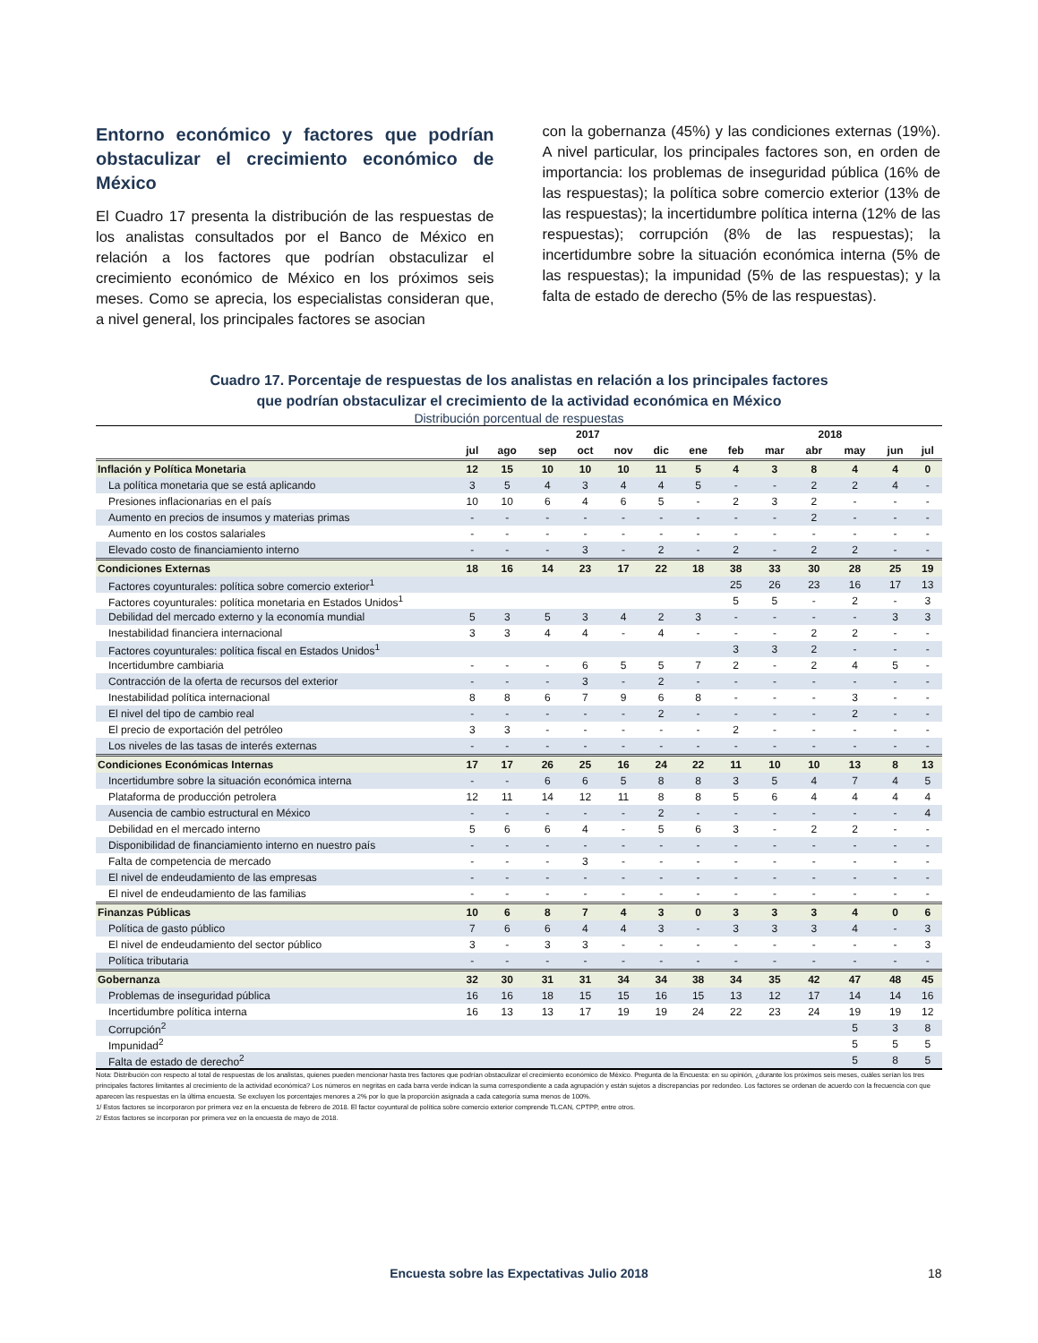Entorno económico y factores que podrían obstaculizar el crecimiento económico de México
El Cuadro 17 presenta la distribución de las respuestas de los analistas consultados por el Banco de México en relación a los factores que podrían obstaculizar el crecimiento económico de México en los próximos seis meses. Como se aprecia, los especialistas consideran que, a nivel general, los principales factores se asocian
con la gobernanza (45%) y las condiciones externas (19%). A nivel particular, los principales factores son, en orden de importancia: los problemas de inseguridad pública (16% de las respuestas); la política sobre comercio exterior (13% de las respuestas); la incertidumbre política interna (12% de las respuestas); corrupción (8% de las respuestas); la incertidumbre sobre la situación económica interna (5% de las respuestas); la impunidad (5% de las respuestas); y la falta de estado de derecho (5% de las respuestas).
Cuadro 17. Porcentaje de respuestas de los analistas en relación a los principales factores
que podrían obstaculizar el crecimiento de la actividad económica en México
Distribución porcentual de respuestas
| | 2017 | | | | | | | 2018 | | | | | |
| --- | --- | --- | --- | --- | --- | --- | --- | --- | --- | --- | --- | --- | --- |
| | jul | ago | sep | oct | nov | dic | ene | feb | mar | abr | may | jun | jul |
| Inflación y Política Monetaria | 12 | 15 | 10 | 10 | 10 | 11 | 5 | 4 | 3 | 8 | 4 | 4 | 0 |
| La política monetaria que se está aplicando | 3 | 5 | 4 | 3 | 4 | 4 | 5 | - | - | 2 | 2 | 4 | - |
| Presiones inflacionarias en el país | 10 | 10 | 6 | 4 | 6 | 5 | - | 2 | 3 | 2 | - | - | - |
| Aumento en precios de insumos y materias primas | - | - | - | - | - | - | - | - | - | 2 | - | - | - |
| Aumento en los costos salariales | - | - | - | - | - | - | - | - | - | - | - | - | - |
| Elevado costo de financiamiento interno | - | - | - | 3 | - | 2 | - | 2 | - | 2 | 2 | - | - |
| Condiciones Externas | 18 | 16 | 14 | 23 | 17 | 22 | 18 | 38 | 33 | 30 | 28 | 25 | 19 |
| Factores coyunturales: política sobre comercio exterior<sup>1</sup> | | | | | | | | 25 | 26 | 23 | 16 | 17 | 13 |
| Factores coyunturales: política monetaria en Estados Unidos<sup>1</sup> | | | | | | | | 5 | 5 | - | 2 | - | 3 |
| Debilidad del mercado externo y la economía mundial | 5 | 3 | 5 | 3 | 4 | 2 | 3 | - | - | - | - | 3 | 3 |
| Inestabilidad financiera internacional | 3 | 3 | 4 | 4 | - | 4 | - | - | - | 2 | 2 | - | - |
| Factores coyunturales: política fiscal en Estados Unidos<sup>1</sup> | | | | | | | | 3 | 3 | 2 | - | - | - |
| Incertidumbre cambiaria | - | - | - | 6 | 5 | 5 | 7 | 2 | - | 2 | 4 | 5 | - |
| Contracción de la oferta de recursos del exterior | - | - | - | 3 | - | 2 | - | - | - | - | - | - | - |
| Inestabilidad política internacional | 8 | 8 | 6 | 7 | 9 | 6 | 8 | - | - | - | 3 | - | - |
| El nivel del tipo de cambio real | - | - | - | - | - | 2 | - | - | - | - | 2 | - | - |
| El precio de exportación del petróleo | 3 | 3 | - | - | - | - | - | 2 | - | - | - | - | - |
| Los niveles de las tasas de interés externas | - | - | - | - | - | - | - | - | - | - | - | - | - |
| Condiciones Económicas Internas | 17 | 17 | 26 | 25 | 16 | 24 | 22 | 11 | 10 | 10 | 13 | 8 | 13 |
| Incertidumbre sobre la situación económica interna | - | - | 6 | 6 | 5 | 8 | 8 | 3 | 5 | 4 | 7 | 4 | 5 |
| Plataforma de producción petrolera | 12 | 11 | 14 | 12 | 11 | 8 | 8 | 5 | 6 | 4 | 4 | 4 | 4 |
| Ausencia de cambio estructural en México | - | - | - | - | - | 2 | - | - | - | - | - | - | 4 |
| Debilidad en el mercado interno | 5 | 6 | 6 | 4 | - | 5 | 6 | 3 | - | 2 | 2 | - | - |
| Disponibilidad de financiamiento interno en nuestro país | - | - | - | - | - | - | - | - | - | - | - | - | - |
| Falta de competencia de mercado | - | - | - | 3 | - | - | - | - | - | - | - | - | - |
| El nivel de endeudamiento de las empresas | - | - | - | - | - | - | - | - | - | - | - | - | - |
| El nivel de endeudamiento de las familias | - | - | - | - | - | - | - | - | - | - | - | - | - |
| Finanzas Públicas | 10 | 6 | 8 | 7 | 4 | 3 | 0 | 3 | 3 | 3 | 4 | 0 | 6 |
| Política de gasto público | 7 | 6 | 6 | 4 | 4 | 3 | - | 3 | 3 | 3 | 4 | - | 3 |
| El nivel de endeudamiento del sector público | 3 | - | 3 | 3 | - | - | - | - | - | - | - | - | 3 |
| Política tributaria | - | - | - | - | - | - | - | - | - | - | - | - | - |
| Gobernanza | 32 | 30 | 31 | 31 | 34 | 34 | 38 | 34 | 35 | 42 | 47 | 48 | 45 |
| Problemas de inseguridad pública | 16 | 16 | 18 | 15 | 15 | 16 | 15 | 13 | 12 | 17 | 14 | 14 | 16 |
| Incertidumbre política interna | 16 | 13 | 13 | 17 | 19 | 19 | 24 | 22 | 23 | 24 | 19 | 19 | 12 |
| Corrupción<sup>2</sup> | | | | | | | | | | | 5 | 3 | 8 |
| Impunidad<sup>2</sup> | | | | | | | | | | | 5 | 5 | 5 |
| Falta de estado de derecho<sup>2</sup> | | | | | | | | | | | 5 | 8 | 5 |
Nota: Distribución con respecto al total de respuestas de los analistas, quienes pueden mencionar hasta tres factores que podrían obstaculizar el crecimiento económico de México. Pregunta de la Encuesta: en su opinión, ¿durante los próximos seis meses, cuáles serían los tres principales factores limitantes al crecimiento de la actividad económica? Los números en negritas en cada barra verde indican la suma correspondiente a cada agrupación y están sujetos a discrepancias por redondeo. Los factores se ordenan de acuerdo con la frecuencia con que aparecen las respuestas en la última encuesta. Se excluyen los porcentajes menores a 2% por lo que la proporción asignada a cada categoría suma menos de 100%.
1/ Estos factores se incorporaron por primera vez en la encuesta de febrero de 2018. El factor coyuntural de política sobre comercio exterior comprende TLCAN, CPTPP, entre otros.
2/ Estos factores se incorporan por primera vez en la encuesta de mayo de 2018.
Encuesta sobre las Expectativas Julio 2018 18